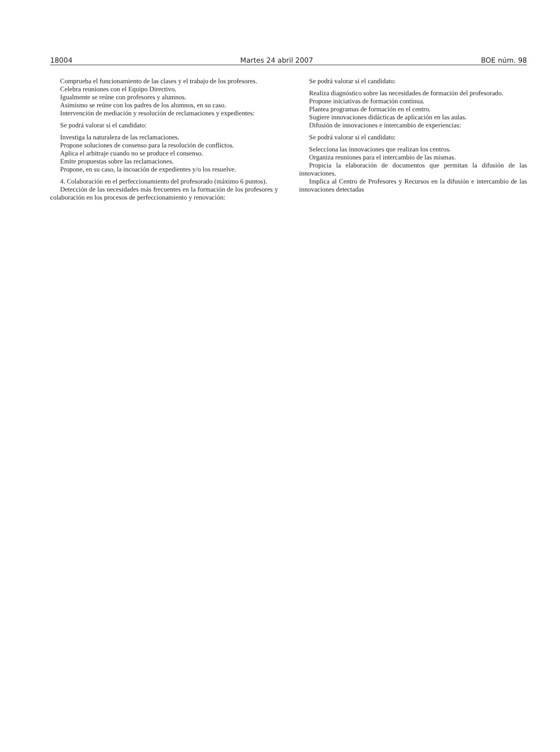18004 Martes 24 abril 2007 BOE núm. 98
Comprueba el funcionamiento de las clases y el trabajo de los profesores.
Celebra reuniones con el Equipo Directivo.
Igualmente se reúne con profesores y alumnos.
Asimismo se reúne con los padres de los alumnos, en su caso.
Intervención de mediación y resolución de reclamaciones y expedientes:
Se podrá valorar si el candidato:
Investiga la naturaleza de las reclamaciones.
Propone soluciones de consenso para la resolución de conflictos.
Aplica el arbitraje cuando no se produce el consenso.
Emite propuestas sobre las reclamaciones.
Propone, en su caso, la incoación de expedientes y/o los resuelve.
4. Colaboración en el perfeccionamiento del profesorado (máximo 6 puntos).
Detección de las necesidades más frecuentes en la formación de los profesores y colaboración en los procesos de perfeccionamiento y renovación:
Se podrá valorar si el candidato:
Realiza diagnóstico sobre las necesidades de formación del profesorado.
Propone iniciativas de formación continua.
Plantea programas de formación en el centro.
Sugiere innovaciones didácticas de aplicación en las aulas.
Difusión de innovaciones e intercambio de experiencias:
Se podrá valorar si el candidato:
Selecciona las innovaciones que realizan los centros.
Organiza reuniones para el intercambio de las mismas.
Propicia la elaboración de documentos que permitan la difusión de las innovaciones.
Implica al Centro de Profesores y Recursos en la difusión e intercambio de las innovaciones detectadas